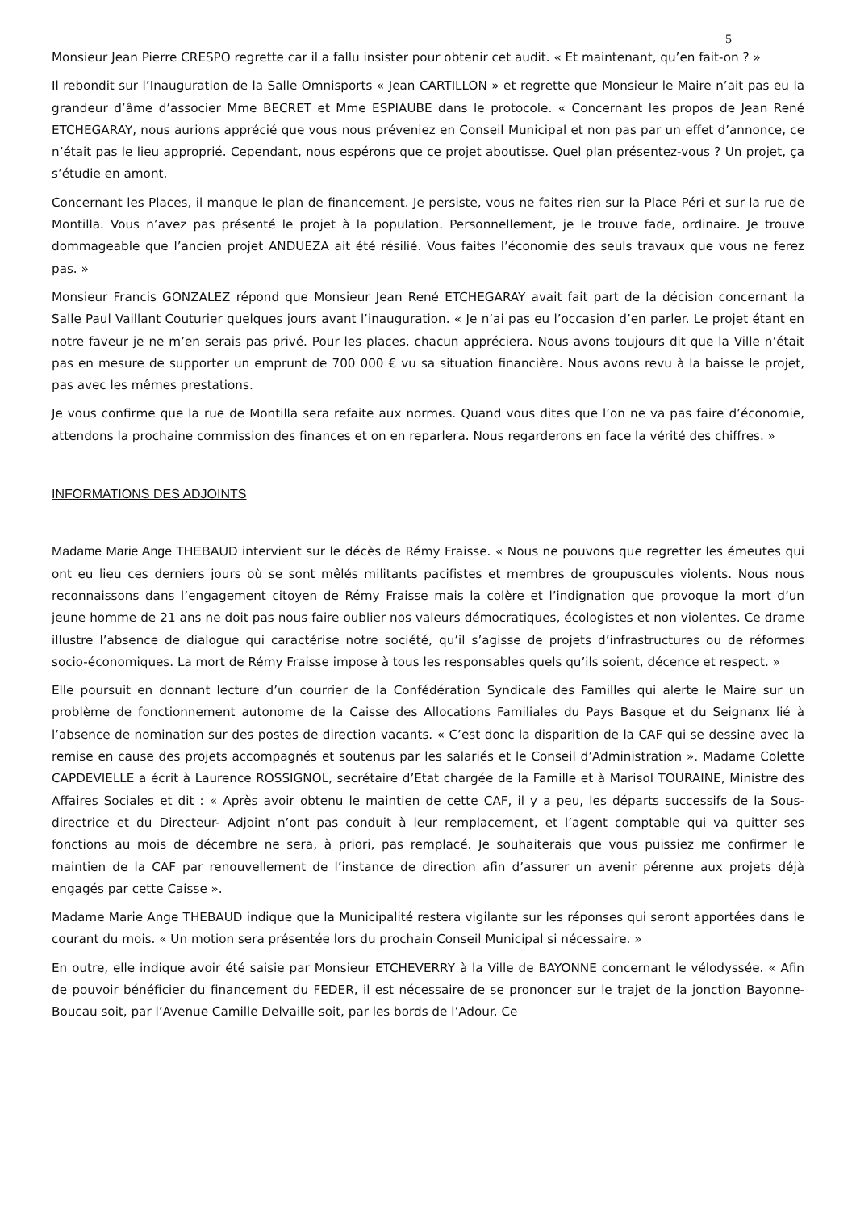5
Monsieur Jean Pierre CRESPO regrette car il a fallu insister pour obtenir cet audit. « Et maintenant, qu’en fait-on ? »
Il rebondit sur l’Inauguration de la Salle Omnisports « Jean CARTILLON » et regrette que Monsieur le Maire n’ait pas eu la grandeur d’âme d’associer Mme BECRET et Mme ESPIAUBE dans le protocole. « Concernant les propos de Jean René ETCHEGARAY, nous aurions apprécié que vous nous préveniez en Conseil Municipal et non pas par un effet d’annonce, ce n’était pas le lieu approprié. Cependant, nous espérons que ce projet aboutisse. Quel plan présentez-vous ? Un projet, ça s’étudie en amont.
Concernant les Places, il manque le plan de financement. Je persiste, vous ne faites rien sur la Place Péri et sur la rue de Montilla. Vous n’avez pas présenté le projet à la population. Personnellement, je le trouve fade, ordinaire. Je trouve dommageable que l’ancien projet ANDUEZA ait été résilié. Vous faites l’économie des seuls travaux que vous ne ferez pas. »
Monsieur Francis GONZALEZ répond que Monsieur Jean René ETCHEGARAY avait fait part de la décision concernant la Salle Paul Vaillant Couturier quelques jours avant l’inauguration. « Je n’ai pas eu l’occasion d’en parler. Le projet étant en notre faveur je ne m’en serais pas privé. Pour les places, chacun appréciera. Nous avons toujours dit que la Ville n’était pas en mesure de supporter un emprunt de 700 000 € vu sa situation financière. Nous avons revu à la baisse le projet, pas avec les mêmes prestations.
Je vous confirme que la rue de Montilla sera refaite aux normes. Quand vous dites que l’on ne va pas faire d’économie, attendons la prochaine commission des finances et on en reparlera. Nous regarderons en face la vérité des chiffres. »
INFORMATIONS DES ADJOINTS
Madame Marie Ange THEBAUD intervient sur le décès de Rémy Fraisse. « Nous ne pouvons que regretter les émeutes qui ont eu lieu ces derniers jours où se sont mêlés militants pacifistes et membres de groupuscules violents. Nous nous reconnaissons dans l’engagement citoyen de Rémy Fraisse mais la colère et l’indignation que provoque la mort d’un jeune homme de 21 ans ne doit pas nous faire oublier nos valeurs démocratiques, écologistes et non violentes. Ce drame illustre l’absence de dialogue qui caractérise notre société, qu’il s’agisse de projets d’infrastructures ou de réformes socio-économiques. La mort de Rémy Fraisse impose à tous les responsables quels qu’ils soient, décence et respect. »
Elle poursuit en donnant lecture d’un courrier de la Confédération Syndicale des Familles qui alerte le Maire sur un problème de fonctionnement autonome de la Caisse des Allocations Familiales du Pays Basque et du Seignanx lié à l’absence de nomination sur des postes de direction vacants. « C’est donc la disparition de la CAF qui se dessine avec la remise en cause des projets accompagnés et soutenus par les salariés et le Conseil d’Administration ». Madame Colette CAPDEVIELLE a écrit à Laurence ROSSIGNOL, secrétaire d’Etat chargée de la Famille et à Marisol TOURAINE, Ministre des Affaires Sociales et dit : « Après avoir obtenu le maintien de cette CAF, il y a peu, les départs successifs de la Sous-directrice et du Directeur- Adjoint n’ont pas conduit à leur remplacement, et l’agent comptable qui va quitter ses fonctions au mois de décembre ne sera, à priori, pas remplacé. Je souhaiterais que vous puissiez me confirmer le maintien de la CAF par renouvellement de l’instance de direction afin d’assurer un avenir pérenne aux projets déjà engagés par cette Caisse ».
Madame Marie Ange THEBAUD indique que la Municipalité restera vigilante sur les réponses qui seront apportées dans le courant du mois. « Un motion sera présentée lors du prochain Conseil Municipal si nécessaire. »
En outre, elle indique avoir été saisie par Monsieur ETCHEVERRY à la Ville de BAYONNE concernant le vélodyssée. « Afin de pouvoir bénéficier du financement du FEDER, il est nécessaire de se prononcer sur le trajet de la jonction Bayonne-Boucau soit, par l’Avenue Camille Delvaille soit, par les bords de l’Adour. Ce